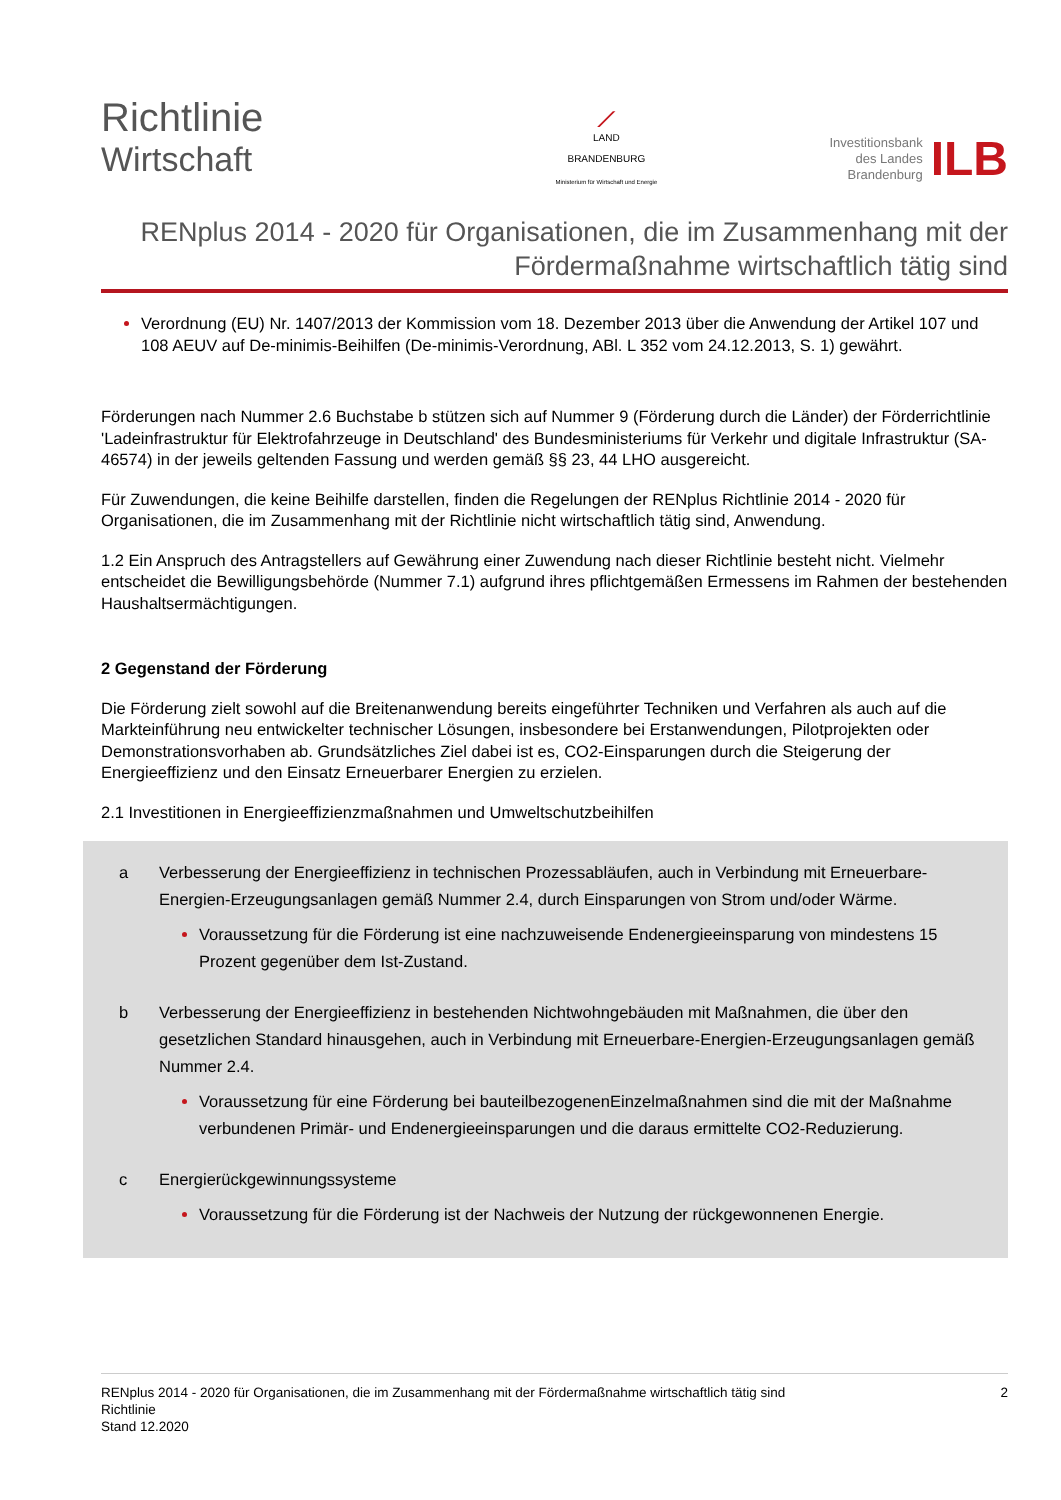Richtlinie
Wirtschaft
⟋
LAND
BRANDENBURG
Ministerium für Wirtschaft und Energie
Investitionsbank
des Landes
Brandenburg
ILB
RENplus 2014 - 2020 für Organisationen, die im Zusammenhang mit der Fördermaßnahme wirtschaftlich tätig sind
Verordnung (EU) Nr. 1407/2013 der Kommission vom 18. Dezember 2013 über die Anwendung der Artikel 107 und 108 AEUV auf De-minimis-Beihilfen (De-minimis-Verordnung, ABl. L 352 vom 24.12.2013, S. 1) gewährt.
Förderungen nach Nummer 2.6 Buchstabe b stützen sich auf Nummer 9 (Förderung durch die Länder) der Förderrichtlinie 'Ladeinfrastruktur für Elektrofahrzeuge in Deutschland' des Bundesministeriums für Verkehr und digitale Infrastruktur (SA- 46574) in der jeweils geltenden Fassung und werden gemäß §§ 23, 44 LHO ausgereicht.
Für Zuwendungen, die keine Beihilfe darstellen, finden die Regelungen der RENplus Richtlinie 2014 - 2020 für Organisationen, die im Zusammenhang mit der Richtlinie nicht wirtschaftlich tätig sind, Anwendung.
1.2 Ein Anspruch des Antragstellers auf Gewährung einer Zuwendung nach dieser Richtlinie besteht nicht. Vielmehr entscheidet die Bewilligungsbehörde (Nummer 7.1) aufgrund ihres pflichtgemäßen Ermessens im Rahmen der bestehenden Haushaltsermächtigungen.
2 Gegenstand der Förderung
Die Förderung zielt sowohl auf die Breitenanwendung bereits eingeführter Techniken und Verfahren als auch auf die Markteinführung neu entwickelter technischer Lösungen, insbesondere bei Erstanwendungen, Pilotprojekten oder Demonstrationsvorhaben ab. Grundsätzliches Ziel dabei ist es, CO2-Einsparungen durch die Steigerung der Energieeffizienz und den Einsatz Erneuerbarer Energien zu erzielen.
2.1 Investitionen in Energieeffizienzmaßnahmen und Umweltschutzbeihilfen
a Verbesserung der Energieeffizienz in technischen Prozessabläufen, auch in Verbindung mit Erneuerbare-Energien-Erzeugungsanlagen gemäß Nummer 2.4, durch Einsparungen von Strom und/oder Wärme.
Voraussetzung für die Förderung ist eine nachzuweisende Endenergieeinsparung von mindestens 15 Prozent gegenüber dem Ist-Zustand.
b Verbesserung der Energieeffizienz in bestehenden Nichtwohngebäuden mit Maßnahmen, die über den gesetzlichen Standard hinausgehen, auch in Verbindung mit Erneuerbare-Energien-Erzeugungsanlagen gemäß Nummer 2.4.
Voraussetzung für eine Förderung bei bauteilbezogenenEinzelmaßnahmen sind die mit der Maßnahme verbundenen Primär- und Endenergieeinsparungen und die daraus ermittelte CO2-Reduzierung.
c Energierückgewinnungssysteme
Voraussetzung für die Förderung ist der Nachweis der Nutzung der rückgewonnenen Energie.
RENplus 2014 - 2020 für Organisationen, die im Zusammenhang mit der Fördermaßnahme wirtschaftlich tätig sind
Richtlinie
Stand 12.2020
2